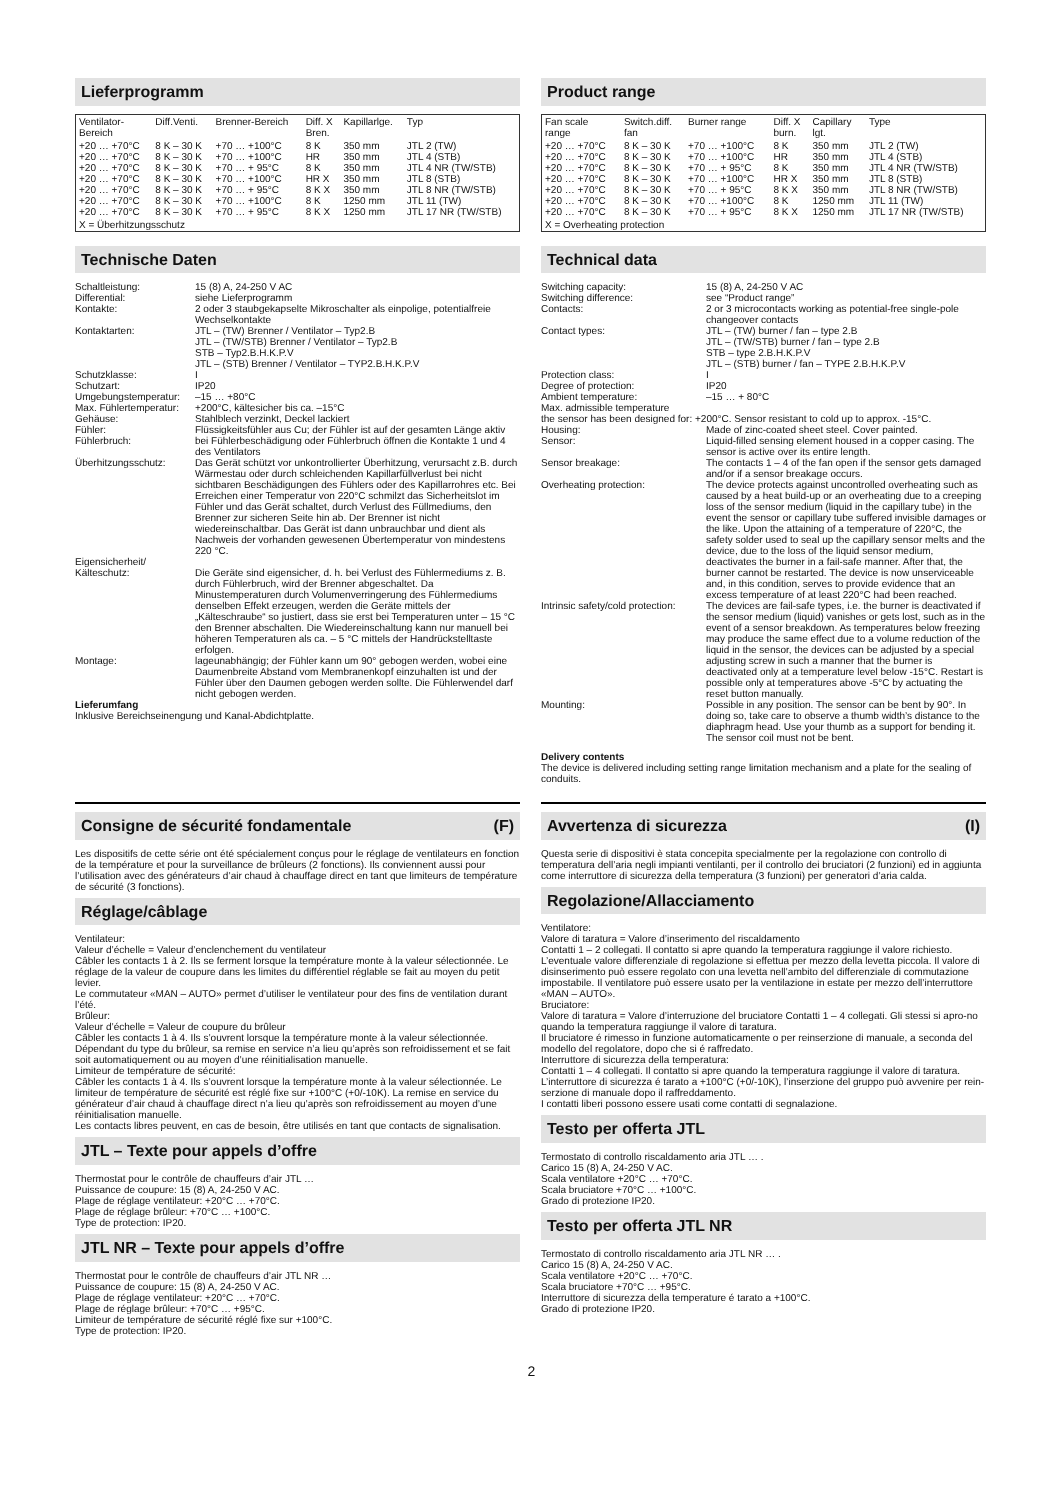Lieferprogramm
| Ventilator- Bereich | Diff.Venti. | Brenner-Bereich | Diff. X Bren. | Kapillarlge. | Typ |
| --- | --- | --- | --- | --- | --- |
| +20 … +70°C +20 … +70°C +20 … +70°C +20 … +70°C +20 … +70°C +20 … +70°C +20 … +70°C | 8 K – 30 K 8 K – 30 K 8 K – 30 K 8 K – 30 K 8 K – 30 K 8 K – 30 K 8 K – 30 K | +70 … +100°C +70 … +100°C +70 … + 95°C +70 … +100°C +70 … + 95°C +70 … +100°C +70 … + 95°C | 8 K HR 8 K HR X 8 K X 8 K 8 K X | 350 mm 350 mm 350 mm 350 mm 350 mm 1250 mm 1250 mm | JTL 2 (TW) JTL 4 (STB) JTL 4 NR (TW/STB) JTL 8 (STB) JTL 8 NR (TW/STB) JTL 11 (TW) JTL 17 NR (TW/STB) |
| X = Überhitzungsschutz | | | | | |
Technische Daten
| Schaltleistung: | 15 (8) A, 24-250 V AC |
| Differential: | siehe Lieferprogramm |
| Kontakte: | 2 oder 3 staubgekapselte Mikroschalter als einpolige, potentialfreie Wechselkontakte |
| Kontaktarten: | JTL – (TW) Brenner / Ventilator – Typ2.B JTL – (TW/STB) Brenner / Ventilator – Typ2.B STB – Typ2.B.H.K.P.V JTL – (STB) Brenner / Ventilator – TYP2.B.H.K.P.V |
| Schutzklasse: | I |
| Schutzart: | IP20 |
| Umgebungstemperatur: | –15 … +80°C |
| Max. Fühlertemperatur: | +200°C, kältesicher bis ca. –15°C |
| Gehäuse: | Stahlblech verzinkt, Deckel lackiert |
| Fühler: | Flüssigkeitsfühler aus Cu; der Fühler ist auf der gesamten Länge aktiv |
| Fühlerbruch: | bei Fühlerbeschädigung oder Fühlerbruch öffnen die Kontakte 1 und 4 des Ventilators |
| Überhitzungsschutz: | Das Gerät schützt vor unkontrollierter Überhitzung, verursacht z.B. durch Wärmestau oder durch schleichenden Kapillarfüllverlust bei nicht sichtbaren Beschädigungen des Fühlers oder des Kapillarrohres etc. Bei Erreichen einer Temperatur von 220°C schmilzt das Sicherheitslot im Fühler und das Gerät schaltet, durch Verlust des Füllmediums, den Brenner zur sicheren Seite hin ab. Der Brenner ist nicht wiedereinschaltbar. Das Gerät ist dann unbrauchbar und dient als Nachweis der vorhanden gewesenen Übertemperatur von mindestens 220 °C. |
| Eigensicherheit/ Kälteschutz: | Die Geräte sind eigensicher, d. h. bei Verlust des Fühlermediums z. B. durch Fühlerbruch, wird der Brenner abgeschaltet. Da Minustemperaturen durch Volumenverringerung des Fühlermediums denselben Effekt erzeugen, werden die Geräte mittels der „Kälteschraube“ so justiert, dass sie erst bei Temperaturen unter – 15 °C den Brenner abschalten. Die Wiedereinschaltung kann nur manuell bei höheren Temperaturen als ca. – 5 °C mittels der Handrückstelltaste erfolgen. |
| Montage: | lageunabhängig; der Fühler kann um 90° gebogen werden, wobei eine Daumenbreite Abstand vom Membranenkopf einzuhalten ist und der Fühler über den Daumen gebogen werden sollte. Die Fühlerwendel darf nicht gebogen werden. |
Lieferumfang
Inklusive Bereichseinengung und Kanal-Abdichtplatte.
Product range
| Fan scale range | Switch.diff. fan | Burner range | Diff. X burn. | Capillary lgt. | Type |
| --- | --- | --- | --- | --- | --- |
| +20 … +70°C +20 … +70°C +20 … +70°C +20 … +70°C +20 … +70°C +20 … +70°C +20 … +70°C | 8 K – 30 K 8 K – 30 K 8 K – 30 K 8 K – 30 K 8 K – 30 K 8 K – 30 K 8 K – 30 K | +70 … +100°C +70 … +100°C +70 … + 95°C +70 … +100°C +70 … + 95°C +70 … +100°C +70 … + 95°C | 8 K HR 8 K HR X 8 K X 8 K 8 K X | 350 mm 350 mm 350 mm 350 mm 350 mm 1250 mm 1250 mm | JTL 2 (TW) JTL 4 (STB) JTL 4 NR (TW/STB) JTL 8 (STB) JTL 8 NR (TW/STB) JTL 11 (TW) JTL 17 NR (TW/STB) |
| X = Overheating protection | | | | | |
Technical data
| Switching capacity: | 15 (8) A, 24-250 V AC |
| Switching difference: | see “Product range” |
| Contacts: | 2 or 3 microcontacts working as potential-free single-pole changeover contacts |
| Contact types: | JTL – (TW) burner / fan – type 2.B JTL – (TW/STB) burner / fan – type 2.B STB – type 2.B.H.K.P.V JTL – (STB) burner / fan – TYPE 2.B.H.K.P.V |
| Protection class: | I |
| Degree of protection: | IP20 |
| Ambient temperature: | –15 … + 80°C |
| Max. admissible temperature the sensor has been designed for: +200°C. Sensor resistant to cold up to approx. -15°C. | |
| Housing: | Made of zinc-coated sheet steel. Cover painted. |
| Sensor: | Liquid-filled sensing element housed in a copper casing. The sensor is active over its entire length. |
| Sensor breakage: | The contacts 1 – 4 of the fan open if the sensor gets damaged and/or if a sensor breakage occurs. |
| Overheating protection: | The device protects against uncontrolled overheating such as caused by a heat build-up or an overheating due to a creeping loss of the sensor medium (liquid in the capillary tube) in the event the sensor or capillary tube suffered invisible damages or the like. Upon the attaining of a temperature of 220°C, the safety solder used to seal up the capillary sensor melts and the device, due to the loss of the liquid sensor medium, deactivates the burner in a fail-safe manner. After that, the burner cannot be restarted. The device is now unserviceable and, in this condition, serves to provide evidence that an excess temperature of at least 220°C had been reached. |
| Intrinsic safety/cold protection: | The devices are fail-safe types, i.e. the burner is deactivated if the sensor medium (liquid) vanishes or gets lost, such as in the event of a sensor breakdown. As temperatures below freezing may produce the same effect due to a volume reduction of the liquid in the sensor, the devices can be adjusted by a special adjusting screw in such a manner that the burner is deactivated only at a temperature level below -15°C. Restart is possible only at temperatures above -5°C by actuating the reset button manually. |
| Mounting: | Possible in any position. The sensor can be bent by 90°. In doing so, take care to observe a thumb width’s distance to the diaphragm head. Use your thumb as a support for bending it. The sensor coil must not be bent. |
Delivery contents
The device is delivered including setting range limitation mechanism and a plate for the sealing of conduits.
Consigne de sécurité fondamentale (F)
Les dispositifs de cette série ont été spécialement conçus pour le réglage de ventilateurs en fonction de la température et pour la surveillance de brûleurs (2 fonctions). Ils conviennent aussi pour l’utilisation avec des générateurs d’air chaud à chauffage direct en tant que limiteurs de température de sécurité (3 fonctions).
Réglage/câblage
Ventilateur:
Valeur d’échelle = Valeur d’enclenchement du ventilateur
Câbler les contacts 1 à 2. Ils se ferment lorsque la température monte à la valeur sélectionnée. Le réglage de la valeur de coupure dans les limites du différentiel réglable se fait au moyen du petit levier.
Le commutateur «MAN – AUTO» permet d’utiliser le ventilateur pour des fins de ventilation durant l’été.
Brûleur:
Valeur d’échelle = Valeur de coupure du brûleur
Câbler les contacts 1 à 4. Ils s’ouvrent lorsque la température monte à la valeur sélectionnée. Dépendant du type du brûleur, sa remise en service n’a lieu qu’après son refroidissement et se fait soit automatiquement ou au moyen d’une réinitialisation manuelle.
Limiteur de température de sécurité:
Câbler les contacts 1 à 4. Ils s’ouvrent lorsque la température monte à la valeur sélectionnée. Le limiteur de température de sécurité est réglé fixe sur +100°C (+0/-10K). La remise en service du générateur d’air chaud à chauffage direct n’a lieu qu’après son refroidissement au moyen d’une réinitialisation manuelle.
Les contacts libres peuvent, en cas de besoin, être utilisés en tant que contacts de signalisation.
JTL – Texte pour appels d’offre
Thermostat pour le contrôle de chauffeurs d’air JTL …
Puissance de coupure: 15 (8) A, 24-250 V AC.
Plage de réglage ventilateur: +20°C … +70°C.
Plage de réglage brûleur: +70°C … +100°C.
Type de protection: IP20.
JTL NR – Texte pour appels d’offre
Thermostat pour le contrôle de chauffeurs d’air JTL NR …
Puissance de coupure: 15 (8) A, 24-250 V AC.
Plage de réglage ventilateur: +20°C … +70°C.
Plage de réglage brûleur: +70°C … +95°C.
Limiteur de température de sécurité réglé fixe sur +100°C.
Type de protection: IP20.
Avvertenza di sicurezza (I)
Questa serie di dispositivi è stata concepita specialmente per la regolazione con controllo di temperatura dell’aria negli impianti ventilanti, per il controllo dei bruciatori (2 funzioni) ed in aggiunta come interruttore di sicurezza della temperatura (3 funzioni) per generatori d’aria calda.
Regolazione/Allacciamento
Ventilatore:
Valore di taratura = Valore d’inserimento del riscaldamento
Contatti 1 – 2 collegati. Il contatto si apre quando la temperatura raggiunge il valore richiesto. L’eventuale valore differenziale di regolazione si effettua per mezzo della levetta piccola. Il valore di disinserimento può essere regolato con una levetta nell’ambito del differenziale di commutazione impostabile. Il ventilatore può essere usato per la ventilazione in estate per mezzo dell’interruttore «MAN – AUTO».
Bruciatore:
Valore di taratura = Valore d’interruzione del bruciatore Contatti 1 – 4 collegati. Gli stessi si apro-no quando la temperatura raggiunge il valore di taratura.
Il bruciatore é rimesso in funzione automaticamente o per reinserzione di manuale, a seconda del modello del regolatore, dopo che si é raffredato.
Interruttore di sicurezza della temperatura:
Contatti 1 – 4 collegati. Il contatto si apre quando la temperatura raggiunge il valore di taratura. L’interruttore di sicurezza é tarato a +100°C (+0/-10K), l’inserzione del gruppo può avvenire per rein-serzione di manuale dopo il raffreddamento.
I contatti liberi possono essere usati come contatti di segnalazione.
Testo per offerta JTL
Termostato di controllo riscaldamento aria JTL … .
Carico 15 (8) A, 24-250 V AC.
Scala ventilatore +20°C … +70°C.
Scala bruciatore +70°C … +100°C.
Grado di protezione IP20.
Testo per offerta JTL NR
Termostato di controllo riscaldamento aria JTL NR … .
Carico 15 (8) A, 24-250 V AC.
Scala ventilatore +20°C … +70°C.
Scala bruciatore +70°C … +95°C.
Interruttore di sicurezza della temperature é tarato a +100°C.
Grado di protezione IP20.
2